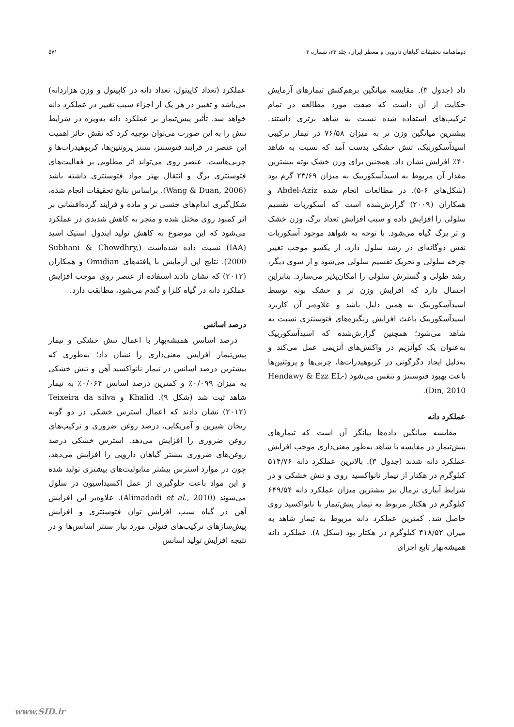دوماهنامه تحقیقات گیاهان دارویی و معطر ایران، جلد ۳۴، شماره ۴ ۵۷۱
داد (جدول ۳). مقایسه میانگین برهم‌کنش تیمارهای آزمایش حکایت از آن داشت که صفت مورد مطالعه در تمام ترکیب‌های استفاده شده نسبت به شاهد برتری داشتند. بیشترین میانگین وزن تر به میزان ۷۶/۵۸ در تیمار ترکیبی اسیدآسکوربیک، تنش خشکی بدست آمد که نسبت به شاهد ۴۰٪ افزایش نشان داد. همچنین برای وزن خشک بوته بیشترین مقدار آن مربوط به اسیدآسکوربیک به میزان ۲۳/۶۹ گرم بود (شکل‌های ۶-۵). در مطالعات انجام شده Abdel-Aziz و همکاران (۲۰۰۹) گزارش‌شده است که آسکوربات تقسیم سلولی را افزایش داده و سبب افزایش تعداد برگ، وزن خشک و تر برگ گیاه می‌شود. با توجه به شواهد موجود آسکوربات نقش دوگانه‌ای در رشد سلول دارد، از یکسو موجب تغییر چرخه سلولی و تحریک تقسیم سلولی می‌شود و از سوی دیگر، رشد طولی و گسترش سلولی را امکان‌پذیر می‌سازد. بنابراین احتمال دارد که افزایش وزن تر و خشک بوته توسط اسیدآسکوربیک به همین دلیل باشد و علاوه‌بر آن کاربرد اسیدآسکوربیک باعث افزایش رنگیزه‌های فتوسنتزی نسبت به شاهد می‌شود؛ همچنین گزارش‌شده که اسیدآسکوربیک به‌عنوان یک کوآنزیم در واکنش‌های آنزیمی عمل می‌کند و به‌دلیل ایجاد دگرگونی در کربوهیدرات‌ها، چربی‌ها و پروتئین‌ها باعث بهبود فتوسنتز و تنفس می‌شود (Hendawy & Ezz EL-Din, 2010).
عملکرد دانه
مقایسه میانگین داده‌ها بیانگر آن است که تیمارهای پیش‌تیمار در مقایسه با شاهد به‌طور معنی‌داری موجب افزایش عملکرد دانه شدند (جدول ۳). بالاترین عملکرد دانه ۵۱۴/۷۶ کیلوگرم در هکتار از تیمار نانواکسید روی و تنش خشکی و در شرایط آبیاری نرمال نیز بیشترین میزان عملکرد دانه ۶۴۹/۵۴ کیلوگرم در هکتار مربوط به تیمار پیش‌تیمار با نانواکسید روی حاصل شد. کمترین عملکرد دانه مربوط به تیمار شاهد به میزان ۴۱۸/۵۲ کیلوگرم در هکتار بود (شکل ۸). عملکرد دانه همیشه‌بهار تابع اجزای
عملکرد (تعداد کاپیتول، تعداد دانه در کاپیتول و وزن هزاردانه) می‌باشد و تغییر در هر یک از اجزاء سبب تغییر در عملکرد دانه خواهد شد. تأثیر پیش‌تیمار بر عملکرد دانه به‌ویژه در شرایط تنش را به این صورت می‌توان توجیه کرد که نقش حائز اهمیت این عنصر در فرایند فتوسنتز، سنتز پروتئین‌ها، کربوهیدرات‌ها و چربی‌هاست. عنصر روی می‌تواند اثر مطلوبی بر فعالیت‌های فتوسنتزی برگ و انتقال بهتر مواد فتوسنتزی داشته باشد (Wang & Duan, 2006). براساس نتایج تحقیقات انجام شده، شکل‌گیری اندام‌های جنسی نر و ماده و فرایند گرده‌افشانی بر اثر کمبود روی مختل شده و منجر به کاهش شدیدی در عملکرد می‌شود که این موضوع به کاهش تولید ایندول استیک اسید (IAA) نسبت داده شده‌است (Subhani & Chowdhry, 2000). نتایج این آزمایش با یافته‌های Omidian و همکاران (۲۰۱۲) که نشان دادند استفاده از عنصر روی موجب افزایش عملکرد دانه در گیاه کلزا و گندم می‌شود، مطابقت دارد.
درصد اسانس
درصد اسانس همیشه‌بهار با اعمال تنش خشکی و تیمار پیش‌تیمار افزایش معنی‌داری را نشان داد؛ به‌طوری که بیشترین درصد اسانس در تیمار نانواکسید آهن و تنش خشکی به میزان ۰/۰۹۹٪ و کمترین درصد اسانس ۰/۰۶۴٪ به تیمار شاهد ثبت شد (شکل ۹). Khalid و Teixeira da silva (۲۰۱۲) نشان دادند که اعمال استرس خشکی در دو گونه ریحان شیرین و آمریکایی، درصد روغن ضروری و ترکیب‌های روغن ضروری را افزایش می‌دهد. استرس خشکی درصد روغن‌های ضروری بیشتر گیاهان دارویی را افزایش می‌دهد، چون در موارد استرس بیشتر متابولیت‌های بیشتری تولید شده و این مواد باعث جلوگیری از عمل اکسیداسیون در سلول می‌شوند (Alimadadi et al., 2010). علاوه‌بر این افزایش آهن در گیاه سبب افزایش توان فتوسنتزی و افزایش پیش‌سازهای ترکیب‌های فنولی مورد نیاز سنتز اسانس‌ها و در نتیجه افزایش تولید اسانس
www.SID.ir